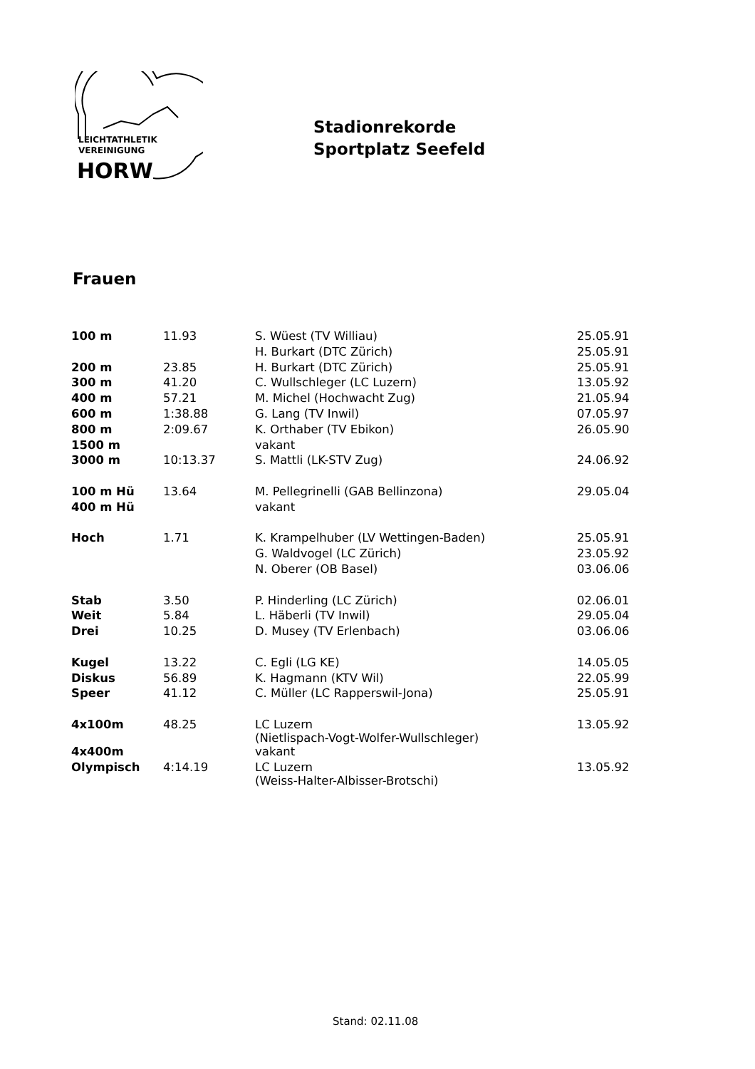LEICHTATHLETIK
VEREINIGUNG
HORW
Stadionrekorde
Sportplatz Seefeld
Frauen
| 100 m | 11.93 | S. Wüest (TV Williau) | 25.05.91 |
| | | H. Burkart (DTC Zürich) | 25.05.91 |
| 200 m | 23.85 | H. Burkart (DTC Zürich) | 25.05.91 |
| 300 m | 41.20 | C. Wullschleger (LC Luzern) | 13.05.92 |
| 400 m | 57.21 | M. Michel (Hochwacht Zug) | 21.05.94 |
| 600 m | 1:38.88 | G. Lang (TV Inwil) | 07.05.97 |
| 800 m | 2:09.67 | K. Orthaber (TV Ebikon) | 26.05.90 |
| 1500 m | | vakant | |
| 3000 m | 10:13.37 | S. Mattli (LK-STV Zug) | 24.06.92 |
| 100 m Hü | 13.64 | M. Pellegrinelli (GAB Bellinzona) | 29.05.04 |
| 400 m Hü | | vakant | |
| Hoch | 1.71 | K. Krampelhuber (LV Wettingen-Baden) | 25.05.91 |
| | | G. Waldvogel (LC Zürich) | 23.05.92 |
| | | N. Oberer (OB Basel) | 03.06.06 |
| Stab | 3.50 | P. Hinderling (LC Zürich) | 02.06.01 |
| Weit | 5.84 | L. Häberli (TV Inwil) | 29.05.04 |
| Drei | 10.25 | D. Musey (TV Erlenbach) | 03.06.06 |
| Kugel | 13.22 | C. Egli (LG KE) | 14.05.05 |
| Diskus | 56.89 | K. Hagmann (KTV Wil) | 22.05.99 |
| Speer | 41.12 | C. Müller (LC Rapperswil-Jona) | 25.05.91 |
| 4x100m | 48.25 | LC Luzern (Nietlispach-Vogt-Wolfer-Wullschleger) | 13.05.92 |
| 4x400m | | vakant | |
| Olympisch | 4:14.19 | LC Luzern (Weiss-Halter-Albisser-Brotschi) | 13.05.92 |
Stand: 02.11.08